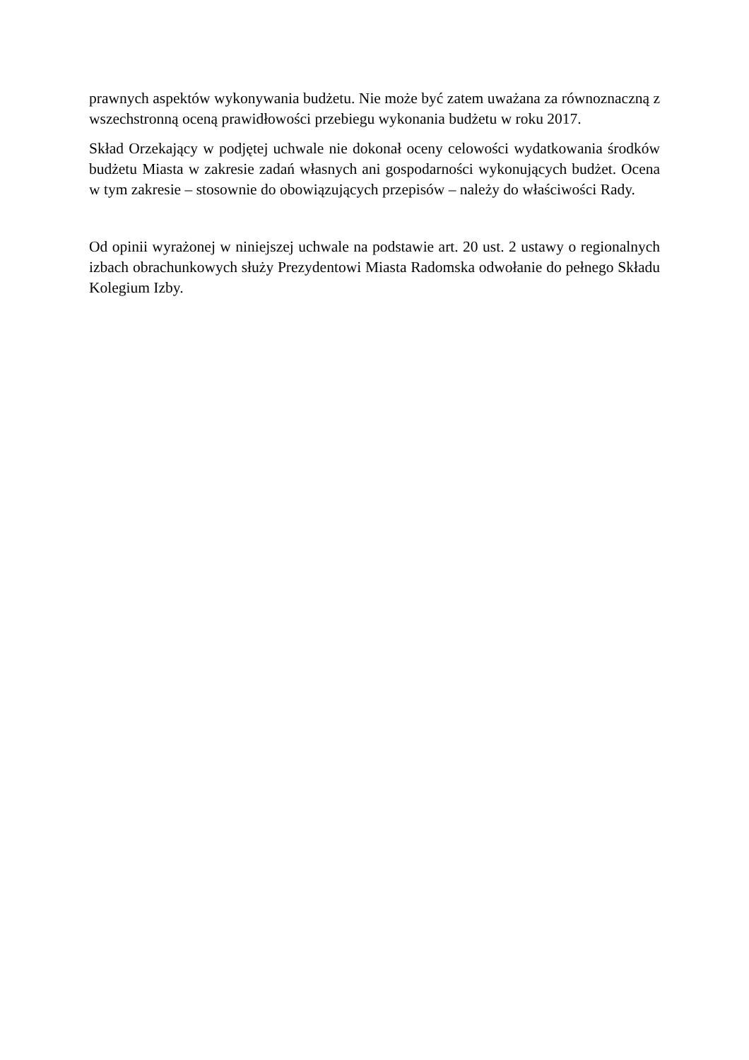prawnych aspektów wykonywania budżetu. Nie może być zatem uważana za równoznaczną z wszechstronną oceną prawidłowości przebiegu wykonania budżetu w roku 2017.
Skład Orzekający w podjętej uchwale nie dokonał oceny celowości wydatkowania środków budżetu Miasta w zakresie zadań własnych ani gospodarności wykonujących budżet. Ocena w tym zakresie – stosownie do obowiązujących przepisów – należy do właściwości Rady.
Od opinii wyrażonej w niniejszej uchwale na podstawie art. 20 ust. 2 ustawy o regionalnych izbach obrachunkowych służy Prezydentowi Miasta Radomska odwołanie do pełnego Składu Kolegium Izby.